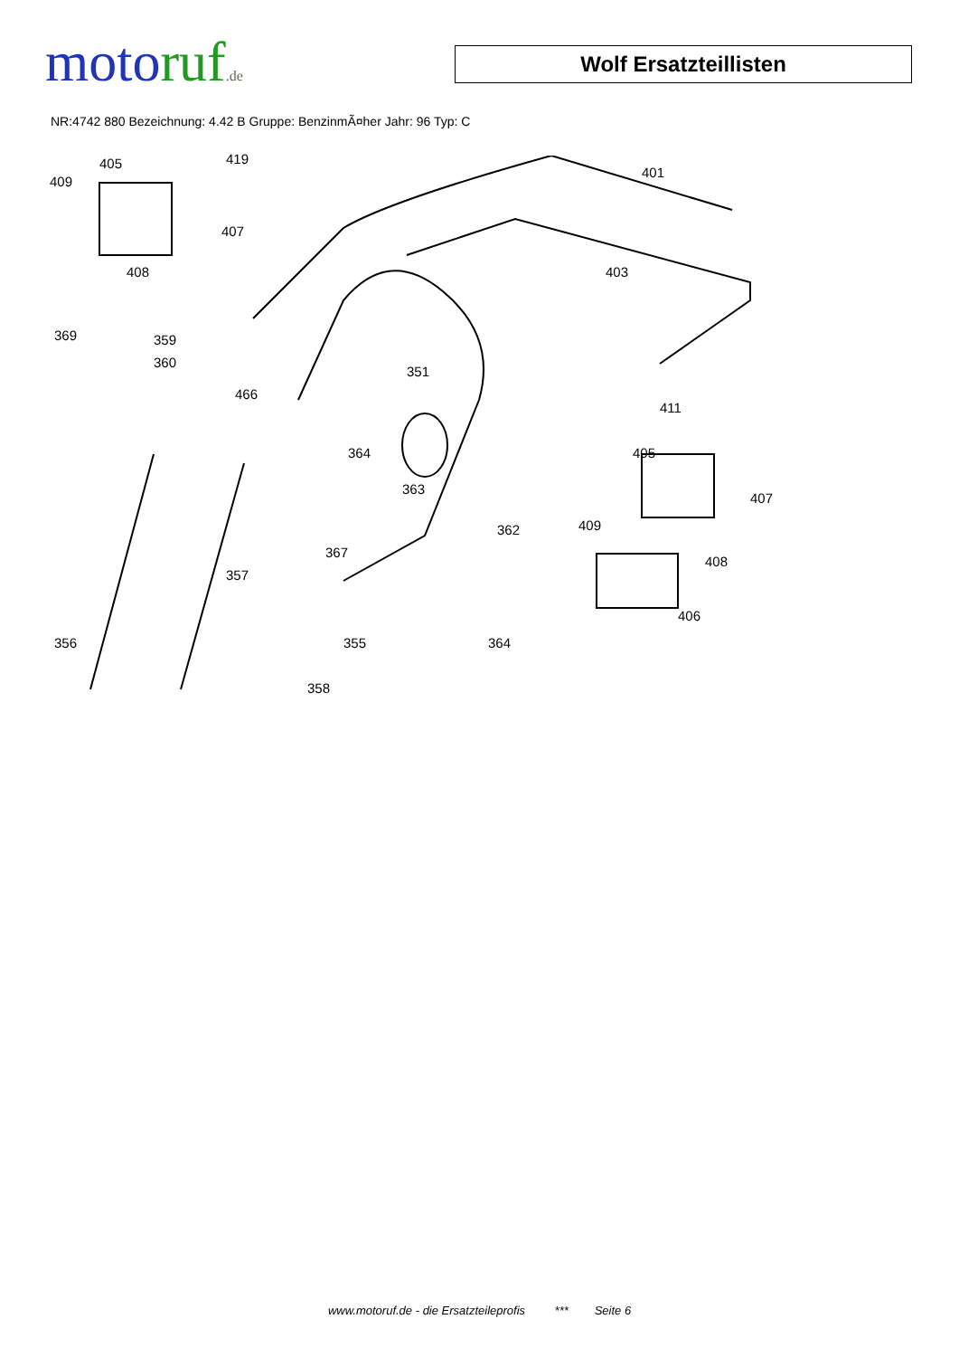moto ruf.de
Wolf Ersatzteillisten
NR:4742 880 Bezeichnung: 4.42 B Gruppe: BenzinmÃ¤her Jahr: 96 Typ: C
405 419
409
407
408
401
403
369 359
360
351
466
411
364 405
363
407
409 362
367
408
357
406
356 355 364
358
www.motoruf.de - die Ersatzteileprofis *** Seite 6